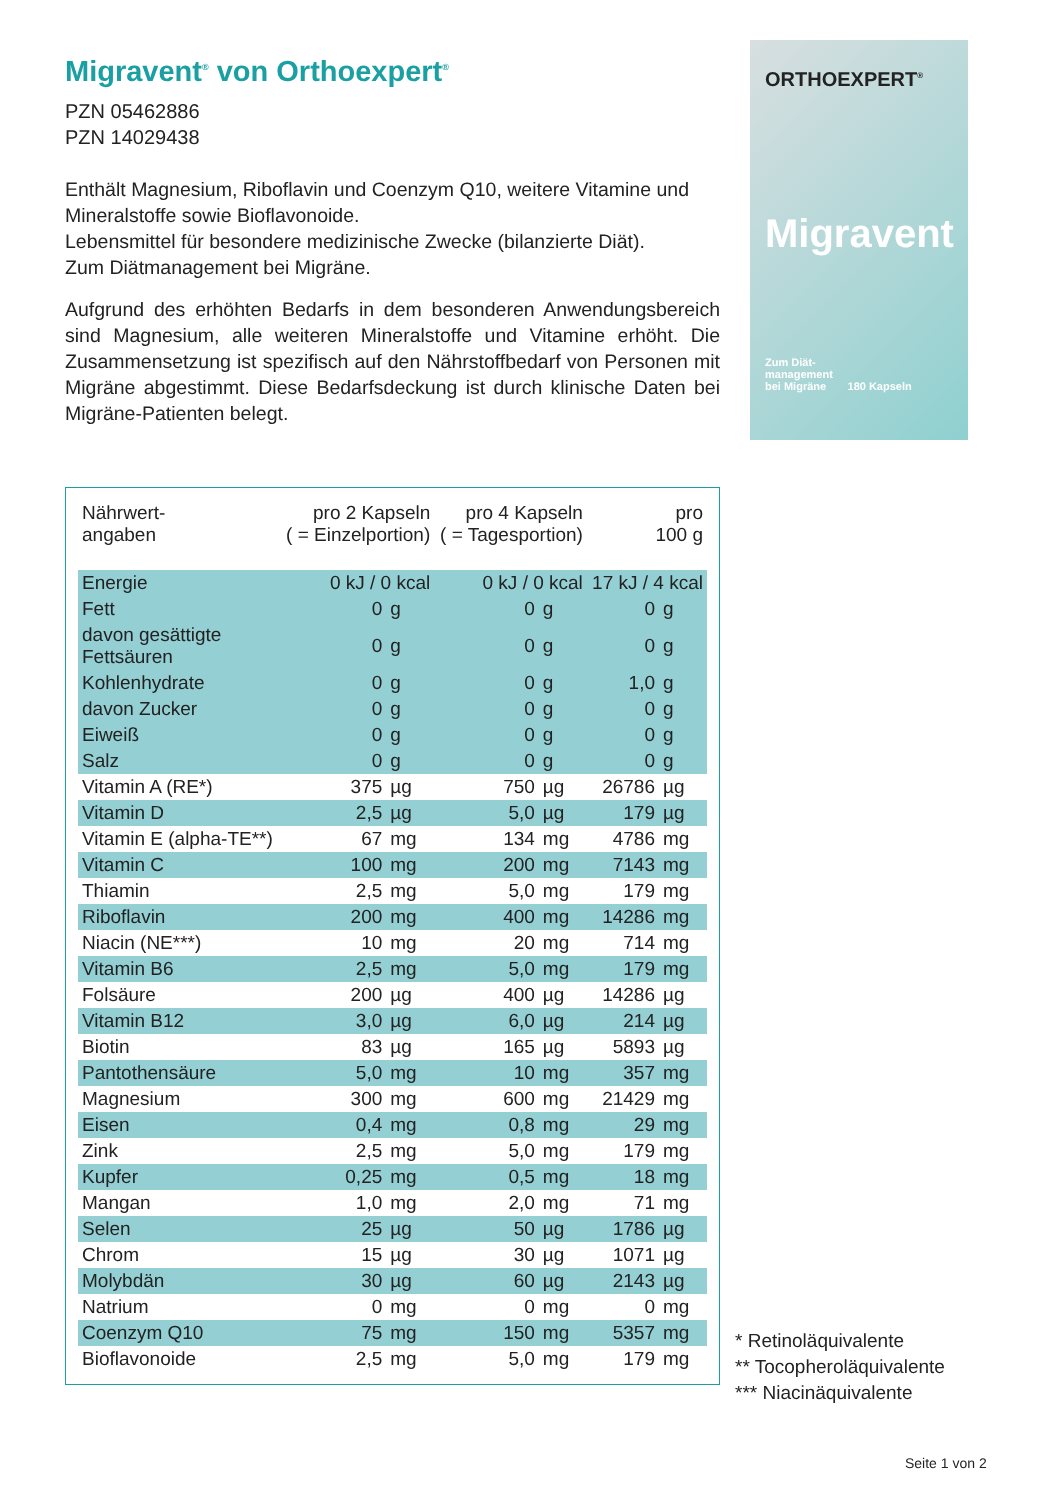Migravent<sup>®</sup> von Orthoexpert<sup>®</sup>
PZN 05462886
PZN 14029438
Enthält Magnesium, Riboflavin und Coenzym Q10, weitere Vitamine und Mineralstoffe sowie Bioflavonoide.
Lebensmittel für besondere medizinische Zwecke (bilanzierte Diät).
Zum Diätmanagement bei Migräne.
Aufgrund des erhöhten Bedarfs in dem besonderen Anwendungs­bereich sind Magnesium, alle weiteren Mineralstoffe und Vitamine erhöht. Die Zusammensetzung ist spezifisch auf den Nährstoffbedarf von Personen mit Migräne abgestimmt. Diese Bedarfsdeckung ist durch klinische Daten bei Migräne-Patienten belegt.
ORTHOEXPERT<sup>®</sup>
Migravent
Zum Diät-
management
bei Migräne 180 Kapseln
| Nährwert- angaben | pro 2 Kapseln ( = Einzelportion) | | pro 4 Kapseln ( = Tagesportion) | | pro 100 g | |
| --- | --- | --- | --- | --- | --- | --- |
| Energie | 0 kJ / 0 kcal | | 0 kJ / 0 kcal | | 17 kJ / 4 kcal | |
| Fett | 0 | g | 0 | g | 0 | g |
| davon gesättigte Fettsäuren | 0 | g | 0 | g | 0 | g |
| Kohlenhydrate | 0 | g | 0 | g | 1,0 | g |
| davon Zucker | 0 | g | 0 | g | 0 | g |
| Eiweiß | 0 | g | 0 | g | 0 | g |
| Salz | 0 | g | 0 | g | 0 | g |
| Vitamin A (RE*) | 375 | µg | 750 | µg | 26786 | µg |
| Vitamin D | 2,5 | µg | 5,0 | µg | 179 | µg |
| Vitamin E (alpha-TE**) | 67 | mg | 134 | mg | 4786 | mg |
| Vitamin C | 100 | mg | 200 | mg | 7143 | mg |
| Thiamin | 2,5 | mg | 5,0 | mg | 179 | mg |
| Riboflavin | 200 | mg | 400 | mg | 14286 | mg |
| Niacin (NE***) | 10 | mg | 20 | mg | 714 | mg |
| Vitamin B6 | 2,5 | mg | 5,0 | mg | 179 | mg |
| Folsäure | 200 | µg | 400 | µg | 14286 | µg |
| Vitamin B12 | 3,0 | µg | 6,0 | µg | 214 | µg |
| Biotin | 83 | µg | 165 | µg | 5893 | µg |
| Pantothensäure | 5,0 | mg | 10 | mg | 357 | mg |
| Magnesium | 300 | mg | 600 | mg | 21429 | mg |
| Eisen | 0,4 | mg | 0,8 | mg | 29 | mg |
| Zink | 2,5 | mg | 5,0 | mg | 179 | mg |
| Kupfer | 0,25 | mg | 0,5 | mg | 18 | mg |
| Mangan | 1,0 | mg | 2,0 | mg | 71 | mg |
| Selen | 25 | µg | 50 | µg | 1786 | µg |
| Chrom | 15 | µg | 30 | µg | 1071 | µg |
| Molybdän | 30 | µg | 60 | µg | 2143 | µg |
| Natrium | 0 | mg | 0 | mg | 0 | mg |
| Coenzym Q10 | 75 | mg | 150 | mg | 5357 | mg |
| Bioflavonoide | 2,5 | mg | 5,0 | mg | 179 | mg |
* Retinoläquivalente
** Tocopheroläquivalente
*** Niacinäquivalente
Seite 1 von 2